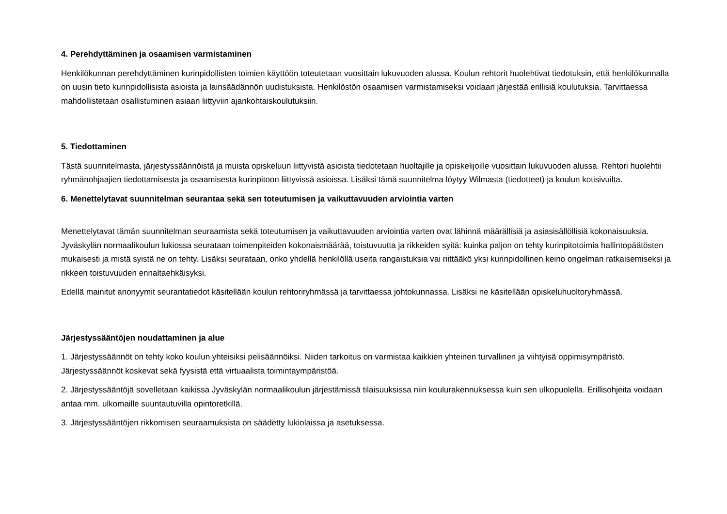4. Perehdyttäminen ja osaamisen varmistaminen
Henkilökunnan perehdyttäminen kurinpidollisten toimien käyttöön toteutetaan vuosittain lukuvuoden alussa. Koulun rehtorit huolehtivat tiedotuksin, että henkilökunnalla on uusin tieto kurinpidollisista asioista ja lainsäädännön uudistuksista. Henkilöstön osaamisen varmistamiseksi voidaan järjestää erillisiä koulutuksia. Tarvittaessa mahdollistetaan osallistuminen asiaan liittyviin ajankohtaiskoulutuksiin.
5. Tiedottaminen
Tästä suunnitelmasta, järjestyssäännöistä ja muista opiskeluun liittyvistä asioista tiedotetaan huoltajille ja opiskelijoille vuosittain lukuvuoden alussa. Rehtori huolehtii ryhmänohjaajien tiedottamisesta ja osaamisesta kurinpitoon liittyvissä asioissa. Lisäksi tämä suunnitelma löytyy Wilmasta (tiedotteet) ja koulun kotisivuilta.
6. Menettelytavat suunnitelman seurantaa sekä sen toteutumisen ja vaikuttavuuden arviointia varten
Menettelytavat tämän suunnitelman seuraamista sekä toteutumisen ja vaikuttavuuden arviointia varten ovat lähinnä määrällisiä ja asiasisällöllisiä kokonaisuuksia. Jyväskylän normaalikoulun lukiossa seurataan toimenpiteiden kokonaismäärää, toistuvuutta ja rikkeiden syitä: kuinka paljon on tehty kurinpitotoimia hallintopäätösten mukaisesti ja mistä syistä ne on tehty. Lisäksi seurataan, onko yhdellä henkilöllä useita rangaistuksia vai riittääkö yksi kurinpidollinen keino ongelman ratkaisemiseksi ja rikkeen toistuvuuden ennaltaehkäisyksi.
Edellä mainitut anonyymit seurantatiedot käsitellään koulun rehtoriryhmässä ja tarvittaessa johtokunnassa. Lisäksi ne käsitellään opiskeluhuoltoryhmässä.
Järjestyssääntöjen noudattaminen ja alue
1. Järjestyssäännöt on tehty koko koulun yhteisiksi pelisäännöiksi. Niiden tarkoitus on varmistaa kaikkien yhteinen turvallinen ja viihtyisä oppimisympäristö. Järjestyssäännöt koskevat sekä fyysistä että virtuaalista toimintaympäristöä.
2. Järjestyssääntöjä sovelletaan kaikissa Jyväskylän normaalikoulun järjestämissä tilaisuuksissa niin koulurakennuksessa kuin sen ulkopuolella. Erillisohjeita voidaan antaa mm. ulkomaille suuntautuvilla opintoretkillä.
3. Järjestyssääntöjen rikkomisen seuraamuksista on säädetty lukiolaissa ja asetuksessa.